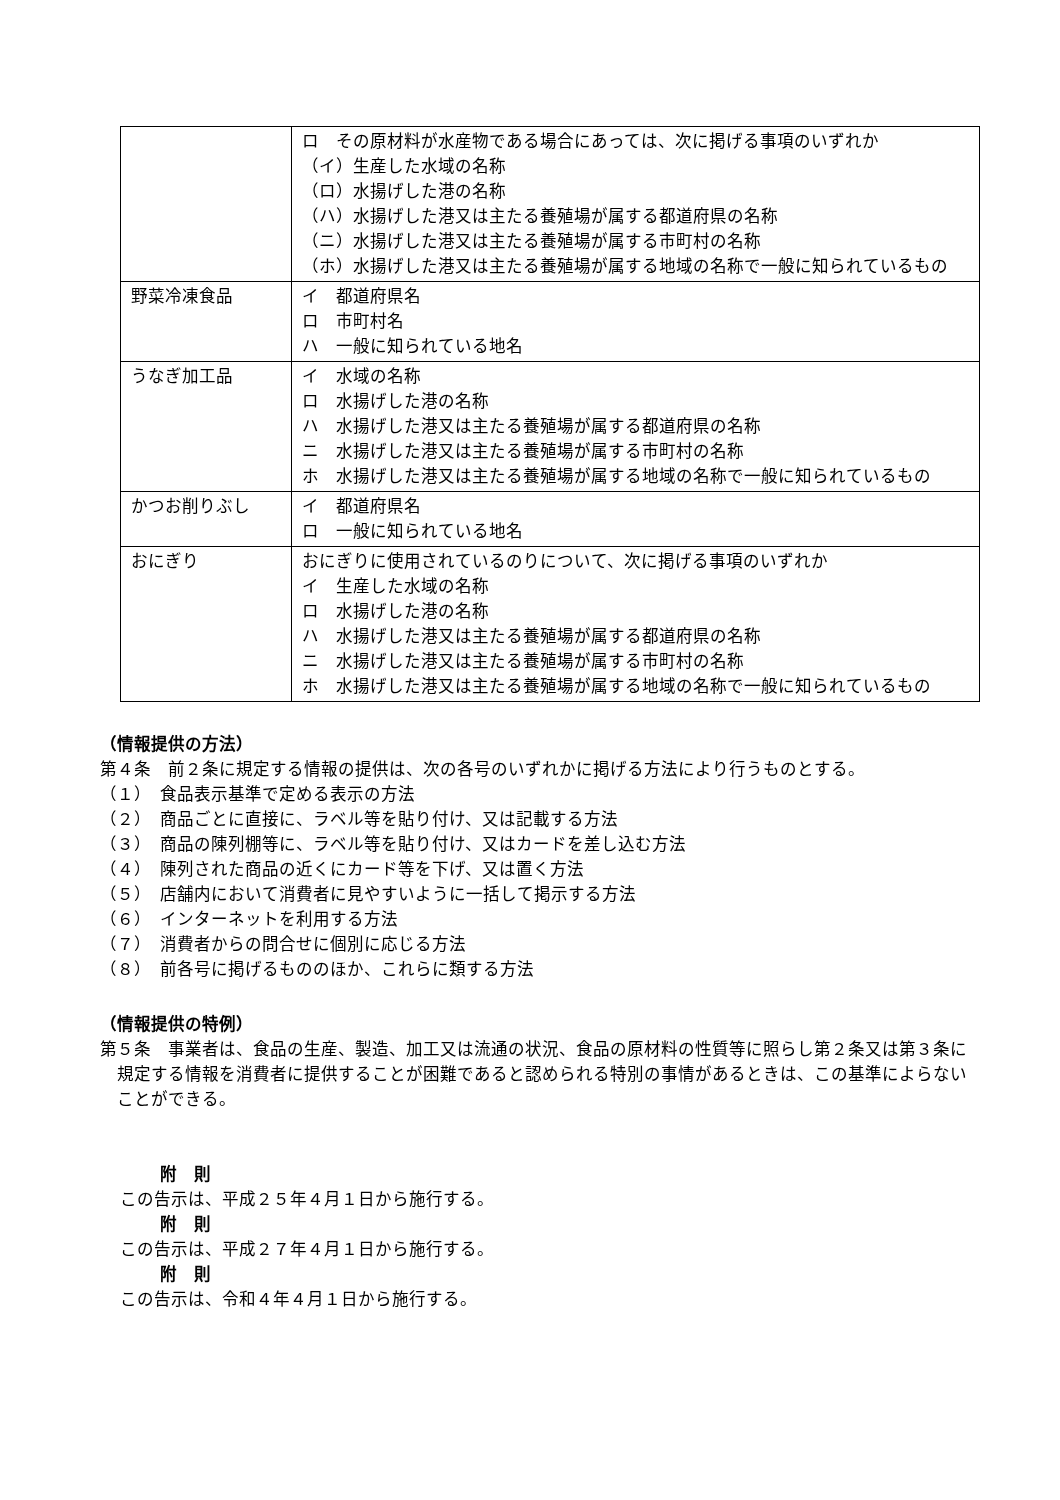| | ロ その原材料が水産物である場合にあっては、次に掲げる事項のいずれか （イ）生産した水域の名称 （ロ）水揚げした港の名称 （ハ）水揚げした港又は主たる養殖場が属する都道府県の名称 （ニ）水揚げした港又は主たる養殖場が属する市町村の名称 （ホ）水揚げした港又は主たる養殖場が属する地域の名称で一般に知られているもの |
| 野菜冷凍食品 | イ 都道府県名 ロ 市町村名 ハ 一般に知られている地名 |
| うなぎ加工品 | イ 水域の名称 ロ 水揚げした港の名称 ハ 水揚げした港又は主たる養殖場が属する都道府県の名称 ニ 水揚げした港又は主たる養殖場が属する市町村の名称 ホ 水揚げした港又は主たる養殖場が属する地域の名称で一般に知られているもの |
| かつお削りぶし | イ 都道府県名 ロ 一般に知られている地名 |
| おにぎり | おにぎりに使用されているのりについて、次に掲げる事項のいずれか イ 生産した水域の名称 ロ 水揚げした港の名称 ハ 水揚げした港又は主たる養殖場が属する都道府県の名称 ニ 水揚げした港又は主たる養殖場が属する市町村の名称 ホ 水揚げした港又は主たる養殖場が属する地域の名称で一般に知られているもの |
（情報提供の方法）
第４条　前２条に規定する情報の提供は、次の各号のいずれかに掲げる方法により行うものとする。
（１）　食品表示基準で定める表示の方法
（２）　商品ごとに直接に、ラベル等を貼り付け、又は記載する方法
（３）　商品の陳列棚等に、ラベル等を貼り付け、又はカードを差し込む方法
（４）　陳列された商品の近くにカード等を下げ、又は置く方法
（５）　店舗内において消費者に見やすいように一括して掲示する方法
（６）　インターネットを利用する方法
（７）　消費者からの問合せに個別に応じる方法
（８）　前各号に掲げるもののほか、これらに類する方法
（情報提供の特例）
第５条　事業者は、食品の生産、製造、加工又は流通の状況、食品の原材料の性質等に照らし第２条又は第３条に規定する情報を消費者に提供することが困難であると認められる特別の事情があるときは、この基準によらないことができる。
附　則
この告示は、平成２５年４月１日から施行する。
附　則
この告示は、平成２７年４月１日から施行する。
附　則
この告示は、令和４年４月１日から施行する。